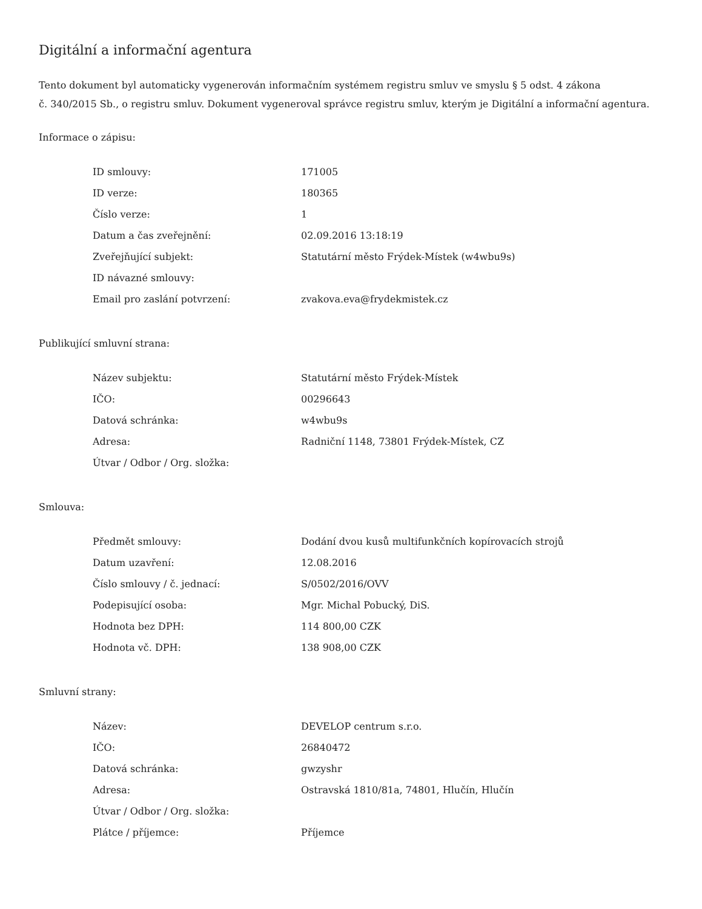Digitální a informační agentura
Tento dokument byl automaticky vygenerován informačním systémem registru smluv ve smyslu § 5 odst. 4 zákona
č. 340/2015 Sb., o registru smluv. Dokument vygeneroval správce registru smluv, kterým je Digitální a informační agentura.
Informace o zápisu:
| ID smlouvy: | 171005 |
| ID verze: | 180365 |
| Číslo verze: | 1 |
| Datum a čas zveřejnění: | 02.09.2016 13:18:19 |
| Zveřejňující subjekt: | Statutární město Frýdek-Místek (w4wbu9s) |
| ID návazné smlouvy: | |
| Email pro zaslání potvrzení: | zvakova.eva@frydekmistek.cz |
Publikující smluvní strana:
| Název subjektu: | Statutární město Frýdek-Místek |
| IČO: | 00296643 |
| Datová schránka: | w4wbu9s |
| Adresa: | Radniční 1148, 73801 Frýdek-Místek, CZ |
| Útvar / Odbor / Org. složka: | |
Smlouva:
| Předmět smlouvy: | Dodání dvou kusů multifunkčních kopírovacích strojů |
| Datum uzavření: | 12.08.2016 |
| Číslo smlouvy / č. jednací: | S/0502/2016/OVV |
| Podepisující osoba: | Mgr. Michal Pobucký, DiS. |
| Hodnota bez DPH: | 114 800,00 CZK |
| Hodnota vč. DPH: | 138 908,00 CZK |
Smluvní strany:
| Název: | DEVELOP centrum s.r.o. |
| IČO: | 26840472 |
| Datová schránka: | gwzyshr |
| Adresa: | Ostravská 1810/81a, 74801, Hlučín, Hlučín |
| Útvar / Odbor / Org. složka: | |
| Plátce / příjemce: | Příjemce |